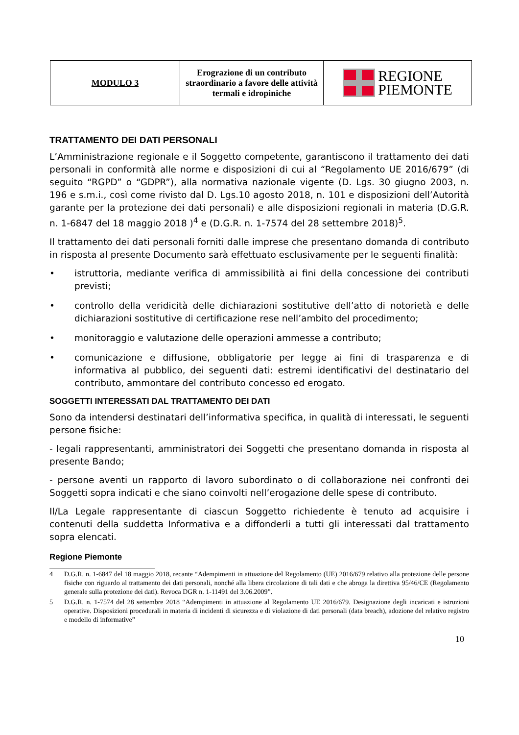| MODULO 3 | Erograzione di un contributo straordinario a favore delle attività termali e idropiniche | REGIONE PIEMONTE |
TRATTAMENTO DEI DATI PERSONALI
L’Amministrazione regionale e il Soggetto competente, garantiscono il trattamento dei dati personali in conformità alle norme e disposizioni di cui al “Regolamento UE 2016/679” (di seguito “RGPD” o “GDPR”), alla normativa nazionale vigente (D. Lgs. 30 giugno 2003, n. 196 e s.m.i., così come rivisto dal D. Lgs.10 agosto 2018, n. 101 e disposizioni dell’Autorità garante per la protezione dei dati personali) e alle disposizioni regionali in materia (D.G.R. n. 1-6847 del 18 maggio 2018 )<sup>4</sup> e (D.G.R. n. 1-7574 del 28 settembre 2018)<sup>5</sup>.
Il trattamento dei dati personali forniti dalle imprese che presentano domanda di contributo in risposta al presente Documento sarà effettuato esclusivamente per le seguenti finalità:
• istruttoria, mediante verifica di ammissibilità ai fini della concessione dei contributi previsti;
• controllo della veridicità delle dichiarazioni sostitutive dell’atto di notorietà e delle dichiarazioni sostitutive di certificazione rese nell’ambito del procedimento;
• monitoraggio e valutazione delle operazioni ammesse a contributo;
• comunicazione e diffusione, obbligatorie per legge ai fini di trasparenza e di informativa al pubblico, dei seguenti dati: estremi identificativi del destinatario del contributo, ammontare del contributo concesso ed erogato.
SOGGETTI INTERESSATI DAL TRATTAMENTO DEI DATI
Sono da intendersi destinatari dell’informativa specifica, in qualità di interessati, le seguenti persone fisiche:
- legali rappresentanti, amministratori dei Soggetti che presentano domanda in risposta al presente Bando;
- persone aventi un rapporto di lavoro subordinato o di collaborazione nei confronti dei Soggetti sopra indicati e che siano coinvolti nell’erogazione delle spese di contributo.
Il/La Legale rappresentante di ciascun Soggetto richiedente è tenuto ad acquisire i contenuti della suddetta Informativa e a diffonderli a tutti gli interessati dal trattamento sopra elencati.
Regione Piemonte
4 D.G.R. n. 1-6847 del 18 maggio 2018, recante “Adempimenti in attuazione del Regolamento (UE) 2016/679 relativo alla protezione delle persone fisiche con riguardo al trattamento dei dati personali, nonché alla libera circolazione di tali dati e che abroga la direttiva 95/46/CE (Regolamento generale sulla protezione dei dati). Revoca DGR n. 1-11491 del 3.06.2009”.
5 D.G.R. n. 1-7574 del 28 settembre 2018 “Adempimenti in attuazione al Regolamento UE 2016/679. Designazione degli incaricati e istruzioni operative. Disposizioni procedurali in materia di incidenti di sicurezza e di violazione di dati personali (data breach), adozione del relativo registro e modello di informative”
10